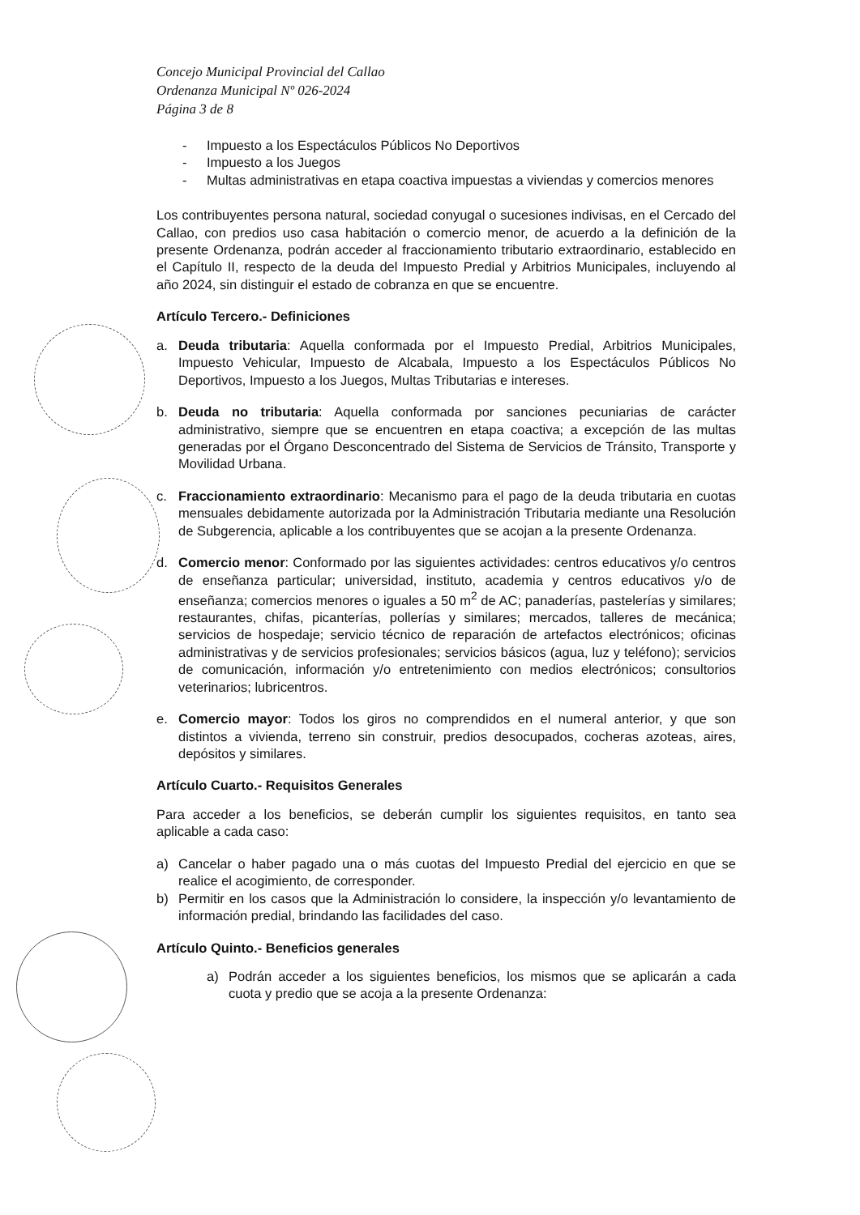Concejo Municipal Provincial del Callao
Ordenanza Municipal Nº 026-2024
Página 3 de 8
- Impuesto a los Espectáculos Públicos No Deportivos
- Impuesto a los Juegos
- Multas administrativas en etapa coactiva impuestas a viviendas y comercios menores
Los contribuyentes persona natural, sociedad conyugal o sucesiones indivisas, en el Cercado del Callao, con predios uso casa habitación o comercio menor, de acuerdo a la definición de la presente Ordenanza, podrán acceder al fraccionamiento tributario extraordinario, establecido en el Capítulo II, respecto de la deuda del Impuesto Predial y Arbitrios Municipales, incluyendo al año 2024, sin distinguir el estado de cobranza en que se encuentre.
Artículo Tercero.- Definiciones
a. Deuda tributaria: Aquella conformada por el Impuesto Predial, Arbitrios Municipales, Impuesto Vehicular, Impuesto de Alcabala, Impuesto a los Espectáculos Públicos No Deportivos, Impuesto a los Juegos, Multas Tributarias e intereses.
b. Deuda no tributaria: Aquella conformada por sanciones pecuniarias de carácter administrativo, siempre que se encuentren en etapa coactiva; a excepción de las multas generadas por el Órgano Desconcentrado del Sistema de Servicios de Tránsito, Transporte y Movilidad Urbana.
c. Fraccionamiento extraordinario: Mecanismo para el pago de la deuda tributaria en cuotas mensuales debidamente autorizada por la Administración Tributaria mediante una Resolución de Subgerencia, aplicable a los contribuyentes que se acojan a la presente Ordenanza.
d. Comercio menor: Conformado por las siguientes actividades: centros educativos y/o centros de enseñanza particular; universidad, instituto, academia y centros educativos y/o de enseñanza; comercios menores o iguales a 50 m<sup>2</sup> de AC; panaderías, pastelerías y similares; restaurantes, chifas, picanterías, pollerías y similares; mercados, talleres de mecánica; servicios de hospedaje; servicio técnico de reparación de artefactos electrónicos; oficinas administrativas y de servicios profesionales; servicios básicos (agua, luz y teléfono); servicios de comunicación, información y/o entretenimiento con medios electrónicos; consultorios veterinarios; lubricentros.
e. Comercio mayor: Todos los giros no comprendidos en el numeral anterior, y que son distintos a vivienda, terreno sin construir, predios desocupados, cocheras azoteas, aires, depósitos y similares.
Artículo Cuarto.- Requisitos Generales
Para acceder a los beneficios, se deberán cumplir los siguientes requisitos, en tanto sea aplicable a cada caso:
a) Cancelar o haber pagado una o más cuotas del Impuesto Predial del ejercicio en que se realice el acogimiento, de corresponder.
b) Permitir en los casos que la Administración lo considere, la inspección y/o levantamiento de información predial, brindando las facilidades del caso.
Artículo Quinto.- Beneficios generales
a) Podrán acceder a los siguientes beneficios, los mismos que se aplicarán a cada cuota y predio que se acoja a la presente Ordenanza: